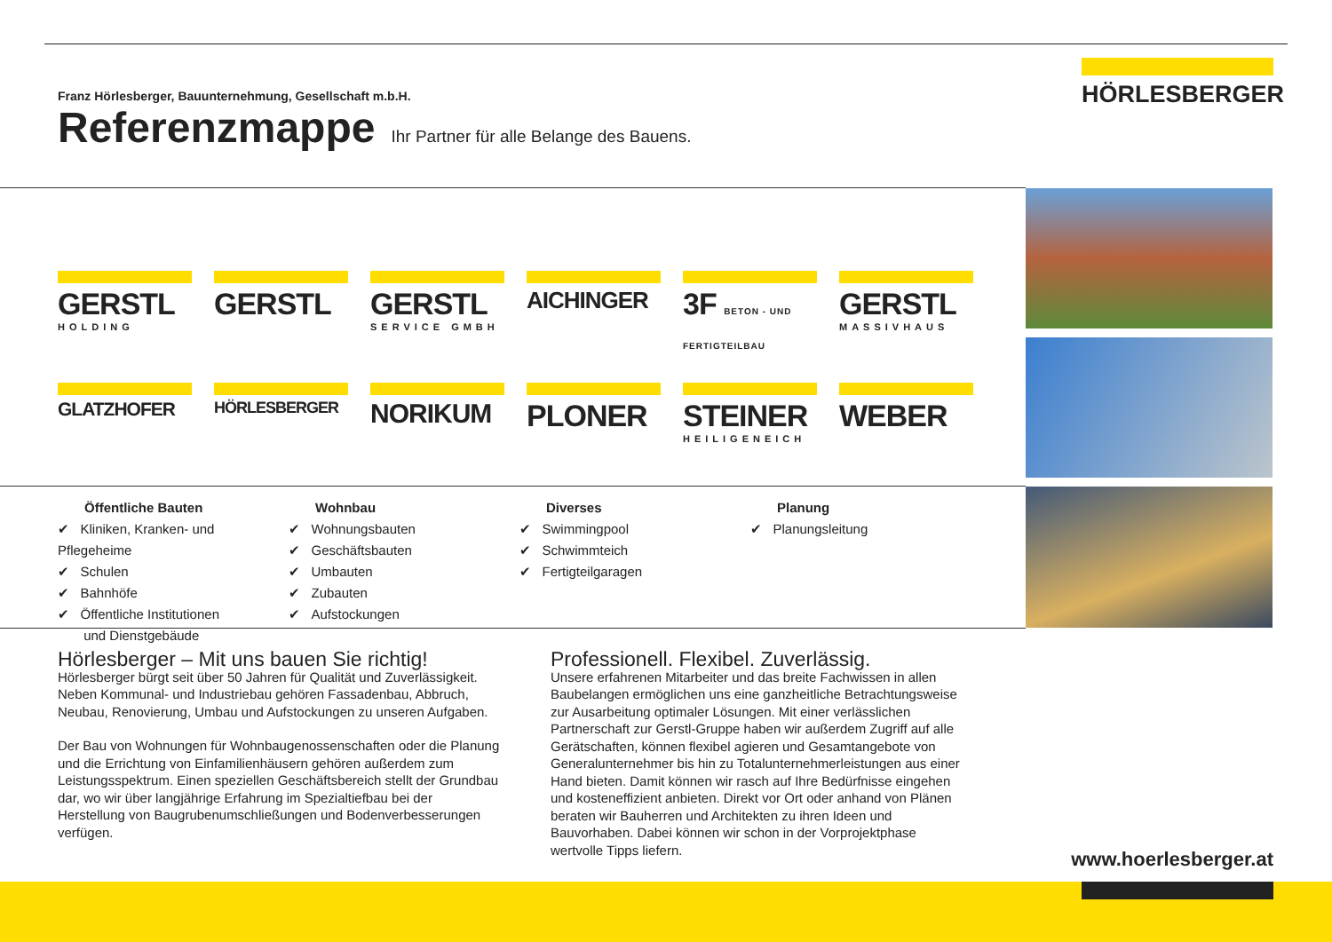HÖRLESBERGER
Franz Hörlesberger, Bauunternehmung, Gesellschaft m.b.H.
Referenzmappe
Ihr Partner für alle Belange des Bauens.
GERSTL
HOLDING
GERSTL
GERSTL
SERVICE GMBH
AICHINGER
3F BETON - UND FERTIGTEILBAU
GERSTL
MASSIVHAUS
GLATZHOFER
HÖRLESBERGER
NORIKUM
PLONER
STEINER
HEILIGENEICH
WEBER
Öffentliche Bauten
✔ Kliniken, Kranken- und Pflegeheime
✔ Schulen
✔ Bahnhöfe
✔ Öffentliche Institutionen
und Dienstgebäude
Wohnbau
✔ Wohnungsbauten
✔ Geschäftsbauten
✔ Umbauten
✔ Zubauten
✔ Aufstockungen
Diverses
✔ Swimmingpool
✔ Schwimmteich
✔ Fertigteilgaragen
Planung
✔ Planungsleitung
Hörlesberger – Mit uns bauen Sie richtig!
Hörlesberger bürgt seit über 50 Jahren für Qualität und Zuverlässigkeit. Neben Kommunal- und Industriebau gehören Fassadenbau, Abbruch, Neubau, Renovierung, Umbau und Aufstockungen zu unseren Aufgaben.
Der Bau von Wohnungen für Wohnbaugenossenschaften oder die Planung und die Errichtung von Einfamilienhäusern gehören außerdem zum Leistungsspektrum. Einen speziellen Geschäftsbereich stellt der Grundbau dar, wo wir über langjährige Erfahrung im Spezialtiefbau bei der Herstellung von Baugrubenumschließungen und Bodenverbesserungen verfügen.
Professionell. Flexibel. Zuverlässig.
Unsere erfahrenen Mitarbeiter und das breite Fachwissen in allen Baubelangen ermöglichen uns eine ganzheitliche Betrachtungsweise zur Ausarbeitung optimaler Lösungen. Mit einer verlässlichen Partnerschaft zur Gerstl-Gruppe haben wir außerdem Zugriff auf alle Gerätschaften, können flexibel agieren und Gesamtangebote von Generalunternehmer bis hin zu Totalunternehmerleistungen aus einer Hand bieten. Damit können wir rasch auf Ihre Bedürfnisse eingehen und kosteneffizient anbieten. Direkt vor Ort oder anhand von Plänen beraten wir Bauherren und Architekten zu ihren Ideen und Bauvorhaben. Dabei können wir schon in der Vorprojektphase wertvolle Tipps liefern.
www.hoerlesberger.at